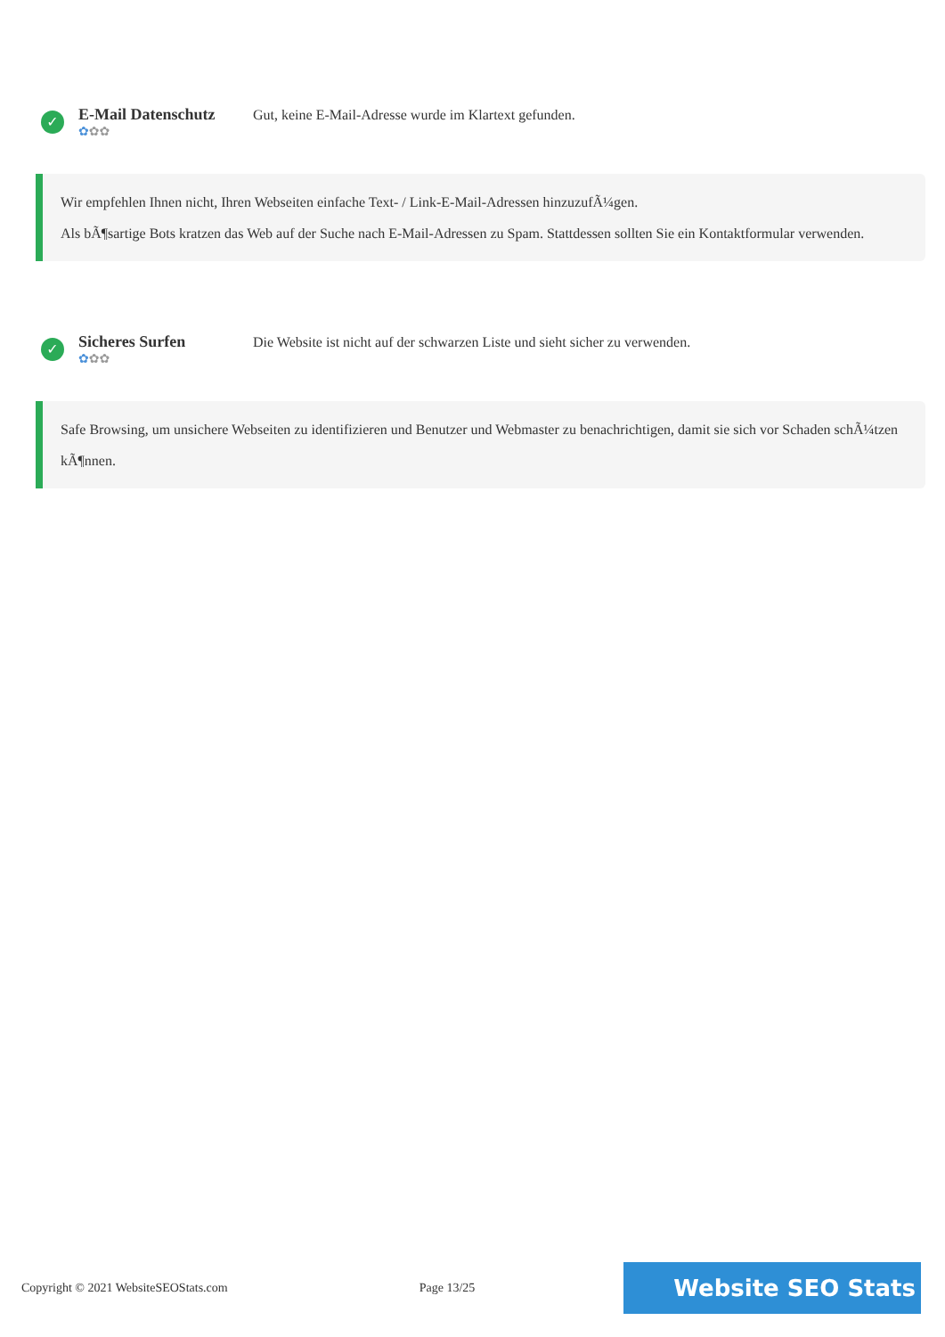✓
E-Mail Datenschutz
✿✿✿
Gut, keine E-Mail-Adresse wurde im Klartext gefunden.
Wir empfehlen Ihnen nicht, Ihren Webseiten einfache Text- / Link-E-Mail-Adressen hinzuzufÃ¼gen.
Als bÃ¶sartige Bots kratzen das Web auf der Suche nach E-Mail-Adressen zu Spam. Stattdessen sollten Sie ein Kontaktformular verwenden.
✓
Sicheres Surfen
✿✿✿
Die Website ist nicht auf der schwarzen Liste und sieht sicher zu verwenden.
Safe Browsing, um unsichere Webseiten zu identifizieren und Benutzer und Webmaster zu benachrichtigen, damit sie sich vor Schaden schÃ¼tzen kÃ¶nnen.
Copyright © 2021 WebsiteSEOStats.com Page 13/25 Website SEO Stats